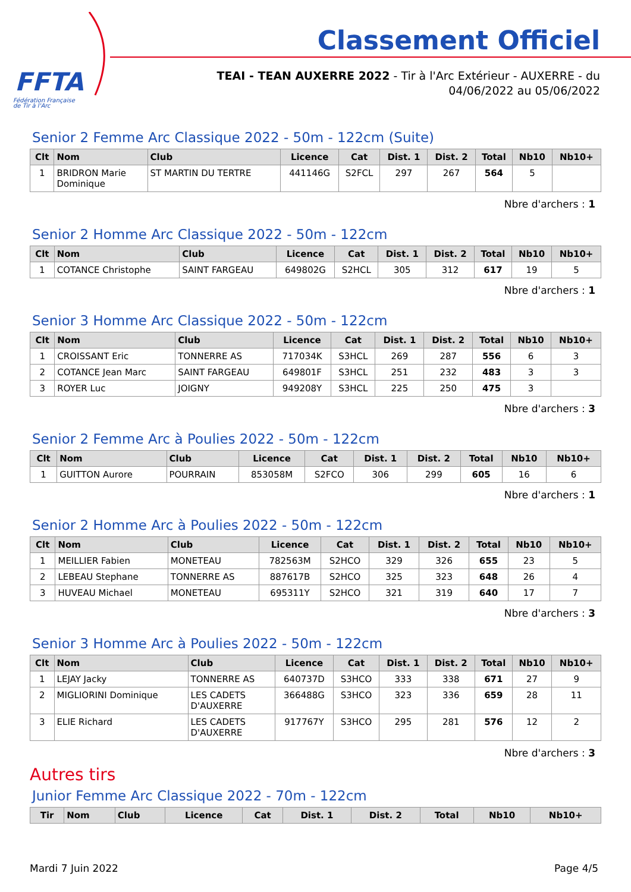FFTA
Fédération Française
de Tir à l'Arc
Classement Officiel
TEAI - TEAN AUXERRE 2022 - Tir à l'Arc Extérieur - AUXERRE - du
04/06/2022 au 05/06/2022
Senior 2 Femme Arc Classique 2022 - 50m - 122cm (Suite)
| Clt | Nom | Club | Licence | Cat | Dist. 1 | Dist. 2 | Total | Nb10 | Nb10+ |
| --- | --- | --- | --- | --- | --- | --- | --- | --- | --- |
| 1 | BRIDRON Marie Dominique | ST MARTIN DU TERTRE | 441146G | S2FCL | 297 | 267 | 564 | 5 | |
Nbre d'archers : 1
Senior 2 Homme Arc Classique 2022 - 50m - 122cm
| Clt | Nom | Club | Licence | Cat | Dist. 1 | Dist. 2 | Total | Nb10 | Nb10+ |
| --- | --- | --- | --- | --- | --- | --- | --- | --- | --- |
| 1 | COTANCE Christophe | SAINT FARGEAU | 649802G | S2HCL | 305 | 312 | 617 | 19 | 5 |
Nbre d'archers : 1
Senior 3 Homme Arc Classique 2022 - 50m - 122cm
| Clt | Nom | Club | Licence | Cat | Dist. 1 | Dist. 2 | Total | Nb10 | Nb10+ |
| --- | --- | --- | --- | --- | --- | --- | --- | --- | --- |
| 1 | CROISSANT Eric | TONNERRE AS | 717034K | S3HCL | 269 | 287 | 556 | 6 | 3 |
| 2 | COTANCE Jean Marc | SAINT FARGEAU | 649801F | S3HCL | 251 | 232 | 483 | 3 | 3 |
| 3 | ROYER Luc | JOIGNY | 949208Y | S3HCL | 225 | 250 | 475 | 3 | |
Nbre d'archers : 3
Senior 2 Femme Arc à Poulies 2022 - 50m - 122cm
| Clt | Nom | Club | Licence | Cat | Dist. 1 | Dist. 2 | Total | Nb10 | Nb10+ |
| --- | --- | --- | --- | --- | --- | --- | --- | --- | --- |
| 1 | GUITTON Aurore | POURRAIN | 853058M | S2FCO | 306 | 299 | 605 | 16 | 6 |
Nbre d'archers : 1
Senior 2 Homme Arc à Poulies 2022 - 50m - 122cm
| Clt | Nom | Club | Licence | Cat | Dist. 1 | Dist. 2 | Total | Nb10 | Nb10+ |
| --- | --- | --- | --- | --- | --- | --- | --- | --- | --- |
| 1 | MEILLIER Fabien | MONETEAU | 782563M | S2HCO | 329 | 326 | 655 | 23 | 5 |
| 2 | LEBEAU Stephane | TONNERRE AS | 887617B | S2HCO | 325 | 323 | 648 | 26 | 4 |
| 3 | HUVEAU Michael | MONETEAU | 695311Y | S2HCO | 321 | 319 | 640 | 17 | 7 |
Nbre d'archers : 3
Senior 3 Homme Arc à Poulies 2022 - 50m - 122cm
| Clt | Nom | Club | Licence | Cat | Dist. 1 | Dist. 2 | Total | Nb10 | Nb10+ |
| --- | --- | --- | --- | --- | --- | --- | --- | --- | --- |
| 1 | LEJAY Jacky | TONNERRE AS | 640737D | S3HCO | 333 | 338 | 671 | 27 | 9 |
| 2 | MIGLIORINI Dominique | LES CADETS D'AUXERRE | 366488G | S3HCO | 323 | 336 | 659 | 28 | 11 |
| 3 | ELIE Richard | LES CADETS D'AUXERRE | 917767Y | S3HCO | 295 | 281 | 576 | 12 | 2 |
Nbre d'archers : 3
Autres tirs
Junior Femme Arc Classique 2022 - 70m - 122cm
| Tir | Nom | Club | Licence | Cat | Dist. 1 | Dist. 2 | Total | Nb10 | Nb10+ |
| --- | --- | --- | --- | --- | --- | --- | --- | --- | --- |
Mardi 7 Juin 2022 Page 4/5